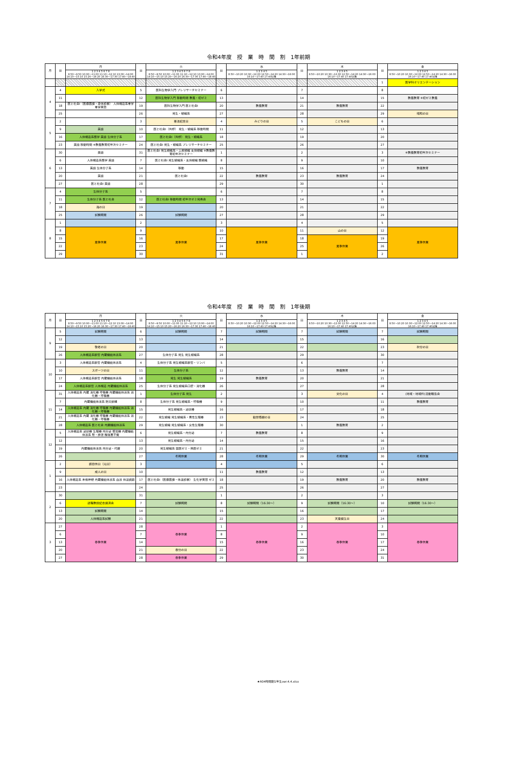令和4年度　授　業　時　間　割　1年前期
| 月 | 日 | 月 | 日 | 火 | 日 | 水 | 日 | 木 | 日 | 金 |
| --- | --- | --- | --- | --- | --- | --- | --- | --- | --- | --- |
| | | 1 2 3 4 5 6 7 8 8:50〜9:50 10:00〜11:00 11:10〜12:10 13:00〜14:00 14:10〜15:10 15:20〜16:20 16:30〜17:30 17:40〜18:40 | | 1 2 3 4 5 6 7 8 8:50〜9:50 10:00〜11:00 11:10〜12:10 13:00〜14:00 14:10〜15:10 15:20〜16:20 16:30〜17:30 17:40〜18:40 | | 1 2 3 4 5 8:50〜10:20 10:30〜12:00 12:50〜14:20 14:30〜16:00 16:10〜17:40 17:40以降 | | 1 2 3 4 5 8:50〜10:20 10:30〜12:00 12:50〜14:20 14:30〜16:00 16:10〜17:40 17:40以降 | | 1 2 3 4 5 8:50〜10:20 10:30〜12:00 12:50〜14:20 14:30〜16:00 16:10〜17:40 17:40以降 |
| | | | | | | | | | 1 | 医学科オリエンテーション |
| 4 | 4 | 入学式 | 5 | 医科生物学入門 プレリサーチセミナー | 6 | | 7 | | 8 | |
| | 11 | | 12 | 医科生物学入門 移動時間 教養・初ゼミ | 13 | | 14 | | 15 | 教養教育 ※初ゼミ教養 |
| | 18 | 医と社会Ⅰ（医療面接・身体診察） 人体構造系骨学 骨学実習 | 19 | 医科生物学入門 医と社会Ⅰ | 20 | 教養教育 | 21 | 教養教育 | 22 | |
| | 25 | | 26 | 発生・組織系 | 27 | | 28 | | 29 | 昭和の日 |
| 5 | 2 | | 3 | 憲法記念日 | 4 | みどりの日 | 5 | こどもの日 | 6 | |
| | 9 | 英語 | 10 | 医と社会Ⅰ（共修） 発生・組織系 移動時間 | 11 | | 12 | | 13 | |
| | 16 | 人体構造系筋学 英語 生体分子系 | 17 | 医と社会Ⅰ（共修） 発生・組織系 | 18 | | 19 | | 20 | |
| | 23 | 英語 移動時間 ※教養教育初年次セミナー | 24 | 医と社会Ⅰ 発生・組織系 プレリサーチセミナー | 25 | | 26 | | 27 | |
| 6 | 30 | 英語 | 31 | 医と社会Ⅰ 発生組織系・上皮組織 支持組織 ※教養教育初年次セミナー | 1 | | 2 | | 3 | ※教養教育初年次セミナー |
| | 6 | 人体構造系筋学 英語 | 7 | 医と社会Ⅰ 発生組織系・支持組織 筋組織 | 8 | | 9 | | 10 | |
| | 13 | 英語 生体分子系 | 14 | 移動 | 15 | | 16 | | 17 | 教養教育 |
| | 20 | 英語 | 21 | 医と社会Ⅰ | 22 | 教養教育 | 23 | 教養教育 | 24 | |
| | 27 | 医と社会Ⅰ 英語 | 28 | | 29 | | 30 | | 1 | |
| 7 | 4 | 生体分子系 | 5 | | 6 | | 7 | | 8 | |
| | 11 | 生体分子系 医と社会 | 12 | 医と社会Ⅰ 移動時間 初年次ゼミ発表会 | 13 | | 14 | | 15 | |
| | 18 | 海の日 | 19 | | 20 | | 21 | | 22 | |
| | 25 | 試験期間 | 26 | 試験期間 | 27 | | 28 | | 29 | |
| 8 | 1 | | 2 | | 3 | | 4 | | 5 | |
| | 8 | 夏季休業 | 9 | 夏季休業 | 10 | 夏季休業 | 11 | 山の日 | 12 | 夏季休業 |
| | 15 | | 16 | | 17 | | 18 | 夏季休業 | 19 | |
| | 22 | | 23 | | 24 | | 25 | | 26 | |
| | 29 | | 30 | | 31 | | 1 | | 2 | |
令和4年度　授　業　時　間　割　1年後期
| 月 | 日 | 月 | 日 | 火 | 日 | 水 | 日 | 木 | 日 | 金 |
| --- | --- | --- | --- | --- | --- | --- | --- | --- | --- | --- |
| | | 1 2 3 4 5 6 7 8 8:50〜9:50 10:00〜11:00 11:10〜12:10 13:00〜14:00 14:10〜15:10 15:20〜16:20 16:30〜17:30 17:40〜18:40 | | 1 2 3 4 5 6 7 8 8:50〜9:50 10:00〜11:00 11:10〜12:10 13:00〜14:00 14:10〜15:10 15:20〜16:20 16:30〜17:30 17:40〜18:40 | | 1 2 3 4 5 8:50〜10:20 10:30〜12:00 12:50〜14:20 14:30〜16:00 16:10〜17:40 17:40以降 | | 1 2 3 4 5 8:50〜10:20 10:30〜12:00 12:50〜14:20 14:30〜16:00 16:10〜17:40 17:40以降 | | 1 2 3 4 5 8:50〜10:20 10:30〜12:00 12:50〜14:20 14:30〜16:00 16:10〜17:40 17:40以降 |
| 9 | 5 | 試験期間 | 6 | 試験期間 | 7 | 試験期間 | 7 | 試験期間 | 7 | 試験期間 |
| | 12 | | 13 | | 14 | | 15 | | 16 | |
| | 19 | 敬老の日 | 20 | | 21 | | 22 | | 23 | 秋分の日 |
| | 26 | 人体構造系脈管 内蔵機能体液系 | 27 | 生体分子系 発生 発生組織系 | 28 | | 29 | | 30 | |
| 10 | 3 | 人体構造系脈管 内蔵機能体液系 | 4 | 生体分子系 発生組織系脈管・リンパ | 5 | | 6 | | 7 | |
| | 10 | スポーツの日 | 11 | 生体分子系 | 12 | | 13 | 教養教育 | 14 | |
| | 17 | 人体構造系脈管 内蔵機能体液系 | 18 | 発生 発生組織系 | 19 | 教養教育 | 20 | | 21 | |
| | 24 | 人体構造系脈管 人体構造 内蔵機能体液系 | 25 | 生体分子系 発生組織系口腔・消化器 | 26 | | 27 | | 28 | |
| 11 | 31 | 人体構造系 内蔵 消化器 呼吸器 内蔵機能体液系 消化器・呼吸器 | 1 | 生体分子系 発生 | 2 | | 3 | 文化の日 | 4 | (地域・地域枠)活動報告会 |
| | 7 | 内蔵機能体液系 防災訓練 | 8 | 生体分子系 発生組織系・呼吸器 | 9 | | 10 | | 11 | 教養教育 |
| | 14 | 人体構造系 内蔵 消化器 呼吸器 内蔵機能体液系 消化器・呼吸器 | 15 | 発生組織系・泌尿器 | 16 | | 17 | | 18 | |
| | 21 | 人体構造系 内蔵 消化器 呼吸器 内蔵機能体液系 消化器・呼吸器 | 22 | 発生組織 発生組織系・男性生殖器 | 23 | 勤労感謝の日 | 24 | | 25 | |
| | 28 | 人体構造系 医と社会 内臓機能体液系 | 29 | 発生組織 発生組織系・女性生殖器 | 30 | | 1 | 教養教育 | 2 | |
| 12 | 5 | 人体構造系 泌尿器 生殖器 内分泌 感覚器 内蔵機能体液系 腎・排泄 酸塩基平衡 | 6 | 発生組織系・内分泌 | 7 | 教養教育 | 8 | | 9 | |
| | 12 | | 13 | 発生組織系・内分泌 | 14 | | 15 | | 16 | |
| | 19 | 内蔵機能体液系 内分泌・代謝 | 20 | 発生組織系 国医ゼミ・熱医ゼミ | 21 | | 22 | | 23 | |
| | 26 | | 27 | 冬期休業 | 28 | 冬期休業 | 29 | 冬期休業 | 30 | 冬期休業 |
| 1 | 2 | 振替休日（元日） | 3 | | 4 | | 5 | | 6 | |
| | 9 | 成人の日 | 10 | | 11 | 教養教育 | 12 | | 13 | |
| | 16 | 人体構造系 末梢神経 内蔵機能体液系 血液 体温調節 | 17 | 医と社会Ⅰ（医療面接・体温診察） 生化学実習 ゼミ | 18 | | 19 | 教養教育 | 20 | 教養教育 |
| | 23 | | 24 | | 25 | | 26 | | 27 | |
| 2 | 30 | | 31 | | 1 | | 2 | | 3 | |
| | 6 | 退職教授記念講演会 | 7 | 試験期間 | 8 | 試験期間（16:30〜） | 9 | 試験期間（16:30〜） | 10 | 試験期間（16:30〜） |
| | 13 | 試験期間 | 14 | | 15 | | 16 | | 17 | |
| | 20 | 人体構造系試験 | 21 | | 22 | | 23 | 天皇誕生日 | 24 | |
| 3 | 27 | 春季休業 | 28 | 春季休業 | 1 | 春季休業 | 2 | 春季休業 | 3 | 春季休業 |
| | 6 | | 7 | | 8 | | 9 | | 10 | |
| | 13 | | 14 | | 15 | | 16 | | 17 | |
| | 20 | | 21 | 春分の日 | 22 | | 23 | | 24 | |
| | 27 | | 28 | 春季休業 | 29 | | 30 | | 31 | |
★R04時間割1年生ver.4.4.xlsx